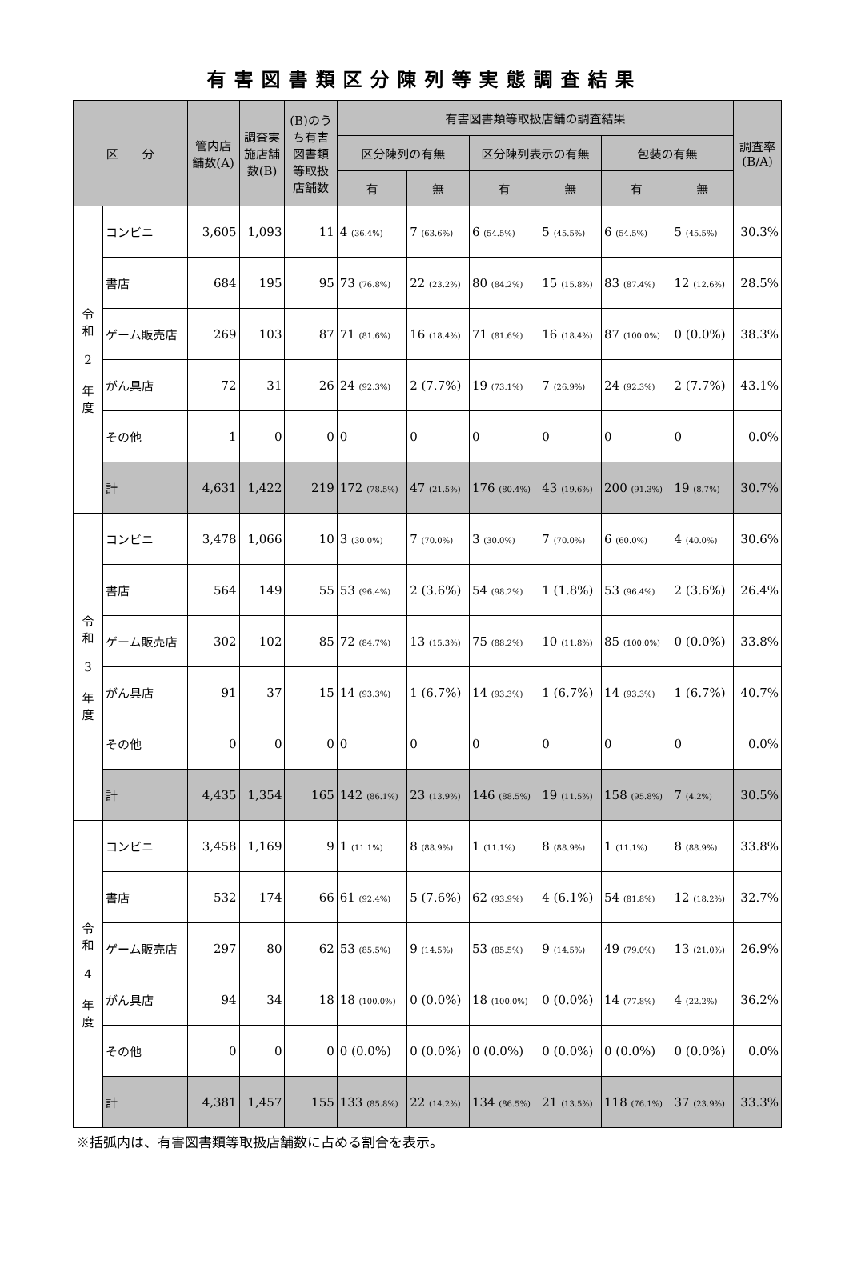有害図書類区分陳列等実態調査結果
| 区 分 | | 管内店 舗数(A) | 調査実 施店舗 数(B) | (B)のう ち有害 図書類 等取扱 店舗数 | 有害図書類等取扱店舗の調査結果 | | | | | | 調査率 (B/A) |
| --- | --- | --- | --- | --- | --- | --- | --- | --- | --- | --- | --- |
| | | | | | 区分陳列の有無 | | 区分陳列表示の有無 | | 包装の有無 | | |
| | | | | | 有 | 無 | 有 | 無 | 有 | 無 | |
| 令 和 2 年 度 | コンビニ | 3,605 | 1,093 | 11 | 4 (36.4%) | 7 (63.6%) | 6 (54.5%) | 5 (45.5%) | 6 (54.5%) | 5 (45.5%) | 30.3% |
| | 書店 | 684 | 195 | 95 | 73 (76.8%) | 22 (23.2%) | 80 (84.2%) | 15 (15.8%) | 83 (87.4%) | 12 (12.6%) | 28.5% |
| | ゲーム販売店 | 269 | 103 | 87 | 71 (81.6%) | 16 (18.4%) | 71 (81.6%) | 16 (18.4%) | 87 (100.0%) | 0 (0.0%) | 38.3% |
| | がん具店 | 72 | 31 | 26 | 24 (92.3%) | 2 (7.7%) | 19 (73.1%) | 7 (26.9%) | 24 (92.3%) | 2 (7.7%) | 43.1% |
| | その他 | 1 | 0 | 0 | 0 | 0 | 0 | 0 | 0 | 0 | 0.0% |
| | 計 | 4,631 | 1,422 | 219 | 172 (78.5%) | 47 (21.5%) | 176 (80.4%) | 43 (19.6%) | 200 (91.3%) | 19 (8.7%) | 30.7% |
| 令 和 3 年 度 | コンビニ | 3,478 | 1,066 | 10 | 3 (30.0%) | 7 (70.0%) | 3 (30.0%) | 7 (70.0%) | 6 (60.0%) | 4 (40.0%) | 30.6% |
| | 書店 | 564 | 149 | 55 | 53 (96.4%) | 2 (3.6%) | 54 (98.2%) | 1 (1.8%) | 53 (96.4%) | 2 (3.6%) | 26.4% |
| | ゲーム販売店 | 302 | 102 | 85 | 72 (84.7%) | 13 (15.3%) | 75 (88.2%) | 10 (11.8%) | 85 (100.0%) | 0 (0.0%) | 33.8% |
| | がん具店 | 91 | 37 | 15 | 14 (93.3%) | 1 (6.7%) | 14 (93.3%) | 1 (6.7%) | 14 (93.3%) | 1 (6.7%) | 40.7% |
| | その他 | 0 | 0 | 0 | 0 | 0 | 0 | 0 | 0 | 0 | 0.0% |
| | 計 | 4,435 | 1,354 | 165 | 142 (86.1%) | 23 (13.9%) | 146 (88.5%) | 19 (11.5%) | 158 (95.8%) | 7 (4.2%) | 30.5% |
| 令 和 4 年 度 | コンビニ | 3,458 | 1,169 | 9 | 1 (11.1%) | 8 (88.9%) | 1 (11.1%) | 8 (88.9%) | 1 (11.1%) | 8 (88.9%) | 33.8% |
| | 書店 | 532 | 174 | 66 | 61 (92.4%) | 5 (7.6%) | 62 (93.9%) | 4 (6.1%) | 54 (81.8%) | 12 (18.2%) | 32.7% |
| | ゲーム販売店 | 297 | 80 | 62 | 53 (85.5%) | 9 (14.5%) | 53 (85.5%) | 9 (14.5%) | 49 (79.0%) | 13 (21.0%) | 26.9% |
| | がん具店 | 94 | 34 | 18 | 18 (100.0%) | 0 (0.0%) | 18 (100.0%) | 0 (0.0%) | 14 (77.8%) | 4 (22.2%) | 36.2% |
| | その他 | 0 | 0 | 0 | 0 (0.0%) | 0 (0.0%) | 0 (0.0%) | 0 (0.0%) | 0 (0.0%) | 0 (0.0%) | 0.0% |
| | 計 | 4,381 | 1,457 | 155 | 133 (85.8%) | 22 (14.2%) | 134 (86.5%) | 21 (13.5%) | 118 (76.1%) | 37 (23.9%) | 33.3% |
※括弧内は、有害図書類等取扱店舗数に占める割合を表示。